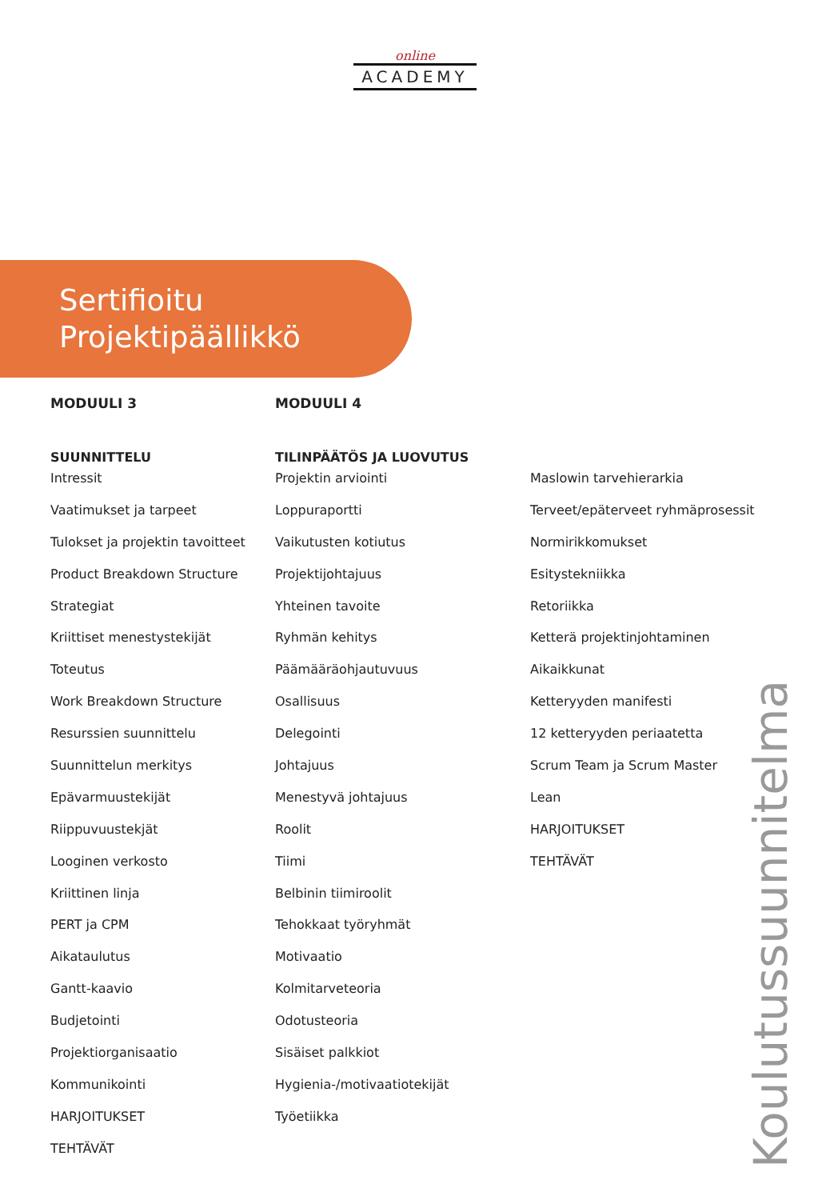online
ACADEMY
Sertifioitu
Projektipäällikkö
MODUULI 3
SUUNNITTELU
Intressit
Vaatimukset ja tarpeet
Tulokset ja projektin tavoitteet
Product Breakdown Structure
Strategiat
Kriittiset menestystekijät
Toteutus
Work Breakdown Structure
Resurssien suunnittelu
Suunnittelun merkitys
Epävarmuustekijät
Riippuvuustekjät
Looginen verkosto
Kriittinen linja
PERT ja CPM
Aikataulutus
Gantt-kaavio
Budjetointi
Projektiorganisaatio
Kommunikointi
HARJOITUKSET
TEHTÄVÄT
MODUULI 4
TILINPÄÄTÖS JA LUOVUTUS
Projektin arviointi
Loppuraportti
Vaikutusten kotiutus
Projektijohtajuus
Yhteinen tavoite
Ryhmän kehitys
Päämääräohjautuvuus
Osallisuus
Delegointi
Johtajuus
Menestyvä johtajuus
Roolit
Tiimi
Belbinin tiimiroolit
Tehokkaat työryhmät
Motivaatio
Kolmitarveteoria
Odotusteoria
Sisäiset palkkiot
Hygienia-/motivaatiotekijät
Työetiikka
Maslowin tarvehierarkia
Terveet/epäterveet ryhmäprosessit
Normirikkomukset
Esitystekniikka
Retoriikka
Ketterä projektinjohtaminen
Aikaikkunat
Ketteryyden manifesti
12 ketteryyden periaatetta
Scrum Team ja Scrum Master
Lean
HARJOITUKSET
TEHTÄVÄT
Koulutussuunnitelma